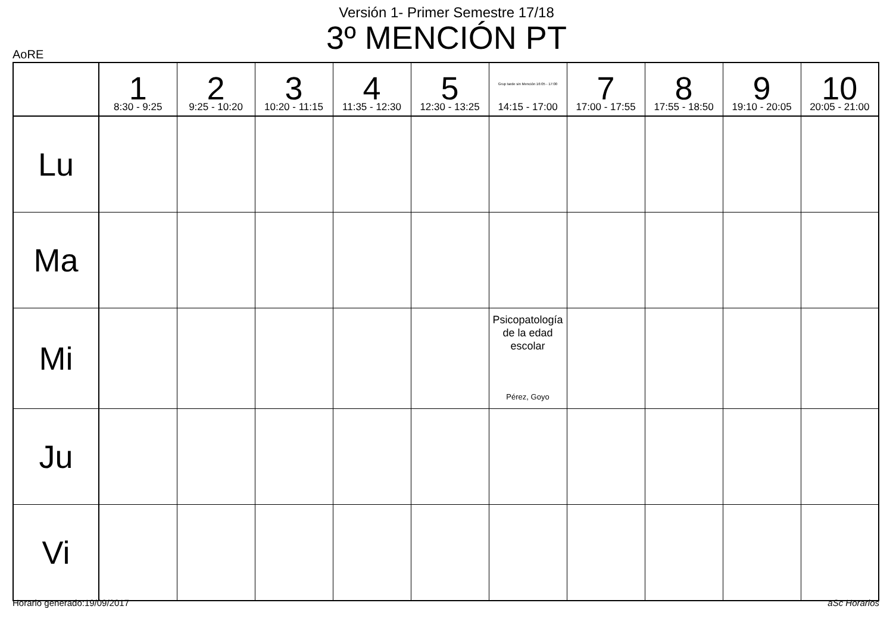Versión 1- Primer Semestre 17/18
3º MENCIÓN PT
AoRE
| | 1 8:30 - 9:25 | 2 9:25 - 10:20 | 3 10:20 - 11:15 | 4 11:35 - 12:30 | 5 12:30 - 13:25 | Grup tarde sin Mención 16:05 - 17:00 14:15 - 17:00 | 7 17:00 - 17:55 | 8 17:55 - 18:50 | 9 19:10 - 20:05 | 10 20:05 - 21:00 |
| --- | --- | --- | --- | --- | --- | --- | --- | --- | --- | --- |
| Lu | | | | | | | | | | |
| Ma | | | | | | | | | | |
| Mi | | | | | | Psicopatología de la edad escolar Pérez, Goyo | | | | |
| Ju | | | | | | | | | | |
| Vi | | | | | | | | | | |
Horario generado:19/09/2017 aSc Horarios